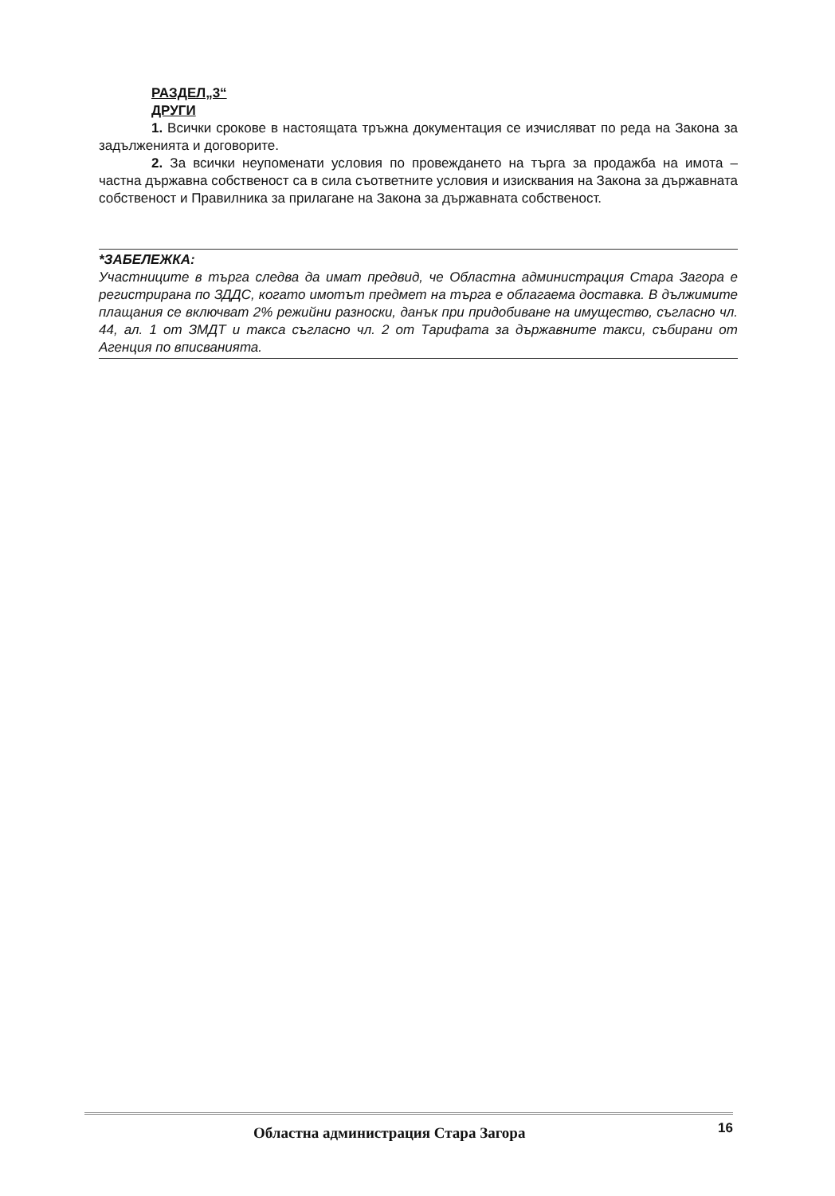РАЗДЕЛ„3“
ДРУГИ
1. Всички срокове в настоящата тръжна документация се изчисляват по реда на Закона за задълженията и договорите.
2. За всички неупоменати условия по провеждането на търга за продажба на имота – частна държавна собственост са в сила съответните условия и изисквания на Закона за държавната собственост и Правилника за прилагане на Закона за държавната собственост.
*ЗАБЕЛЕЖКА:
Участниците в търга следва да имат предвид, че Областна администрация Стара Загора е регистрирана по ЗДДС, когато имотът предмет на търга е облагаема доставка. В дължимите плащания се включват 2% режийни разноски, данък при придобиване на имущество, съгласно чл. 44, ал. 1 от ЗМДТ и такса съгласно чл. 2 от Тарифата за държавните такси, събирани от Агенция по вписванията.
Областна администрация Стара Загора 16